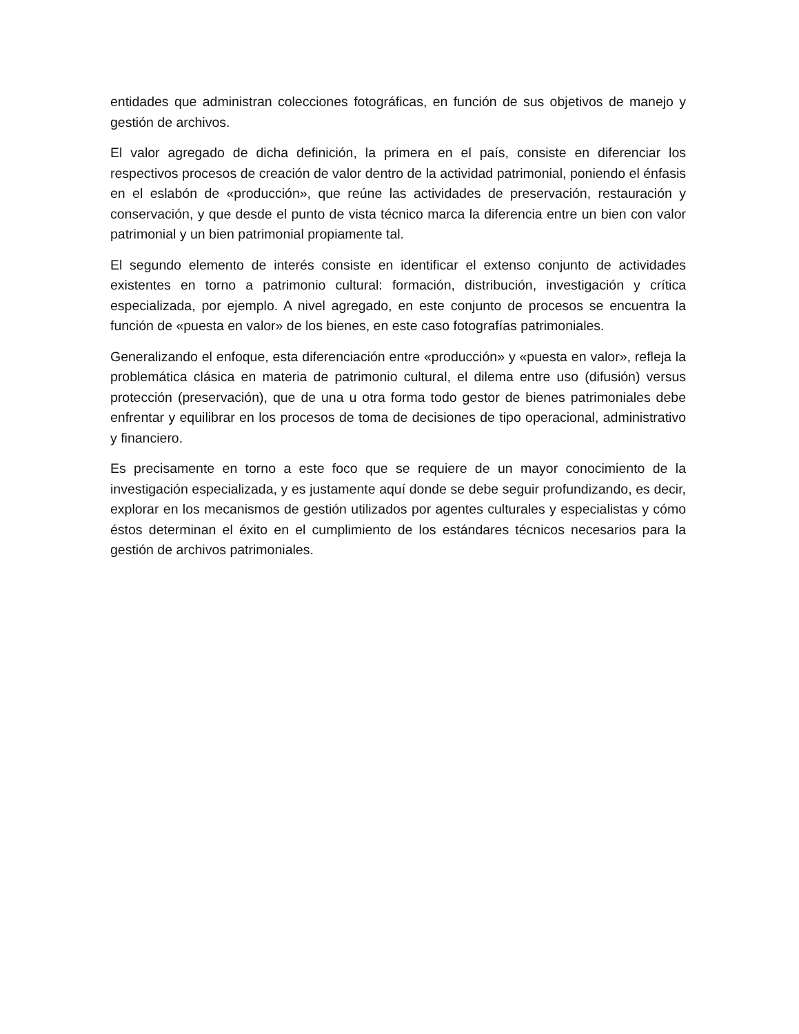entidades que administran colecciones fotográficas, en función de sus objetivos de manejo y gestión de archivos.
El valor agregado de dicha definición, la primera en el país, consiste en diferenciar los respectivos procesos de creación de valor dentro de la actividad patrimonial, poniendo el énfasis en el eslabón de «producción», que reúne las actividades de preservación, restauración y conservación, y que desde el punto de vista técnico marca la diferencia entre un bien con valor patrimonial y un bien patrimonial propiamente tal.
El segundo elemento de interés consiste en identificar el extenso conjunto de actividades existentes en torno a patrimonio cultural: formación, distribución, investigación y crítica especializada, por ejemplo. A nivel agregado, en este conjunto de procesos se encuentra la función de «puesta en valor» de los bienes, en este caso fotografías patrimoniales.
Generalizando el enfoque, esta diferenciación entre «producción» y «puesta en valor», refleja la problemática clásica en materia de patrimonio cultural, el dilema entre uso (difusión) versus protección (preservación), que de una u otra forma todo gestor de bienes patrimoniales debe enfrentar y equilibrar en los procesos de toma de decisiones de tipo operacional, administrativo y financiero.
Es precisamente en torno a este foco que se requiere de un mayor conocimiento de la investigación especializada, y es justamente aquí donde se debe seguir profundizando, es decir, explorar en los mecanismos de gestión utilizados por agentes culturales y especialistas y cómo éstos determinan el éxito en el cumplimiento de los estándares técnicos necesarios para la gestión de archivos patrimoniales.